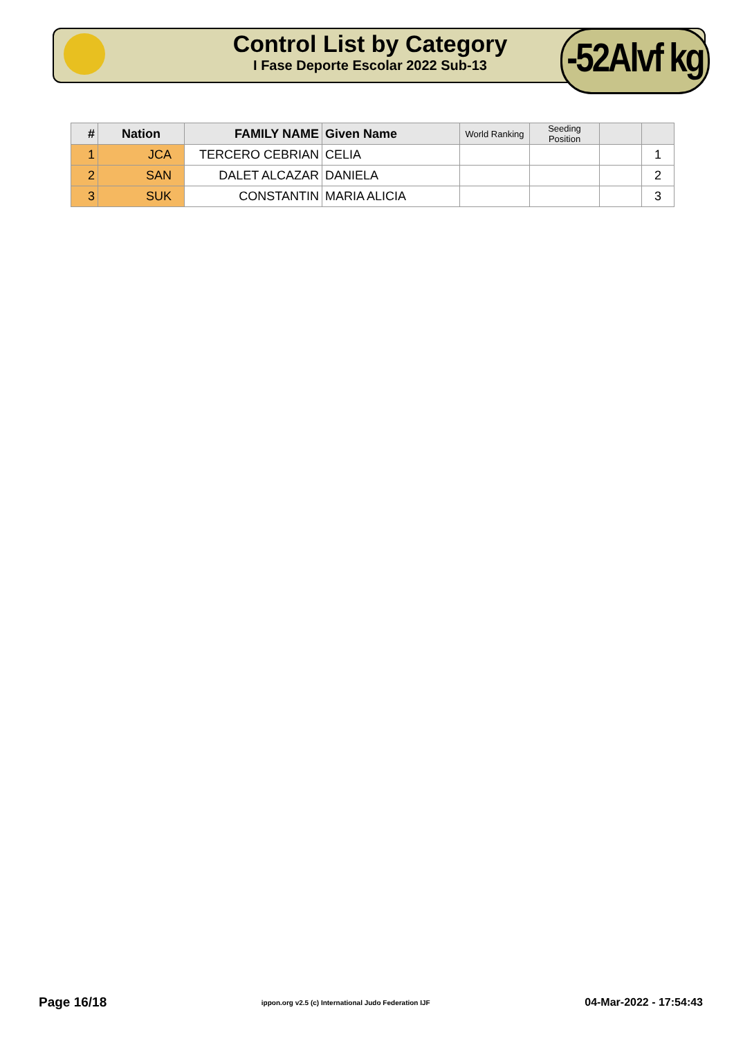Control List by Category
I Fase Deporte Escolar 2022 Sub-13
-52Alvf kg
| # | Nation | FAMILY NAME | Given Name | World Ranking | Seeding Position | | |
| --- | --- | --- | --- | --- | --- | --- | --- |
| 1 | JCA | TERCERO CEBRIAN | CELIA | | | | 1 |
| 2 | SAN | DALET ALCAZAR | DANIELA | | | | 2 |
| 3 | SUK | CONSTANTIN | MARIA ALICIA | | | | 3 |
Page 16/18 ippon.org v2.5 (c) International Judo Federation IJF 04-Mar-2022 - 17:54:43